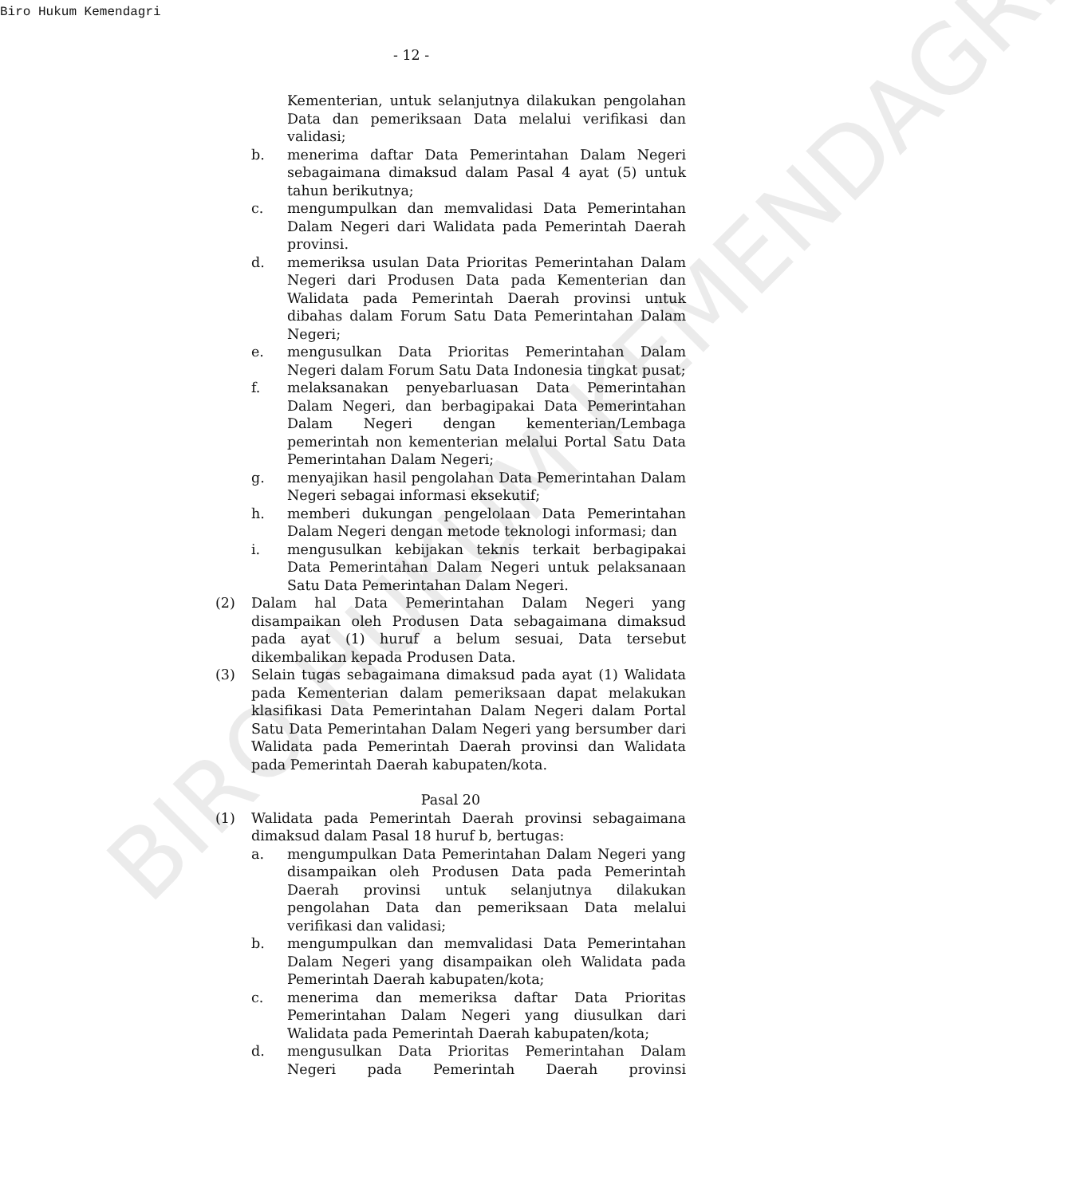Biro Hukum Kemendagri
- 12 -
BIRO HUKUM KEMENDAGRI
Kementerian, untuk selanjutnya dilakukan pengolahan Data dan pemeriksaan Data melalui verifikasi dan validasi;
b. menerima daftar Data Pemerintahan Dalam Negeri sebagaimana dimaksud dalam Pasal 4 ayat (5) untuk tahun berikutnya;
c. mengumpulkan dan memvalidasi Data Pemerintahan Dalam Negeri dari Walidata pada Pemerintah Daerah provinsi.
d. memeriksa usulan Data Prioritas Pemerintahan Dalam Negeri dari Produsen Data pada Kementerian dan Walidata pada Pemerintah Daerah provinsi untuk dibahas dalam Forum Satu Data Pemerintahan Dalam Negeri;
e. mengusulkan Data Prioritas Pemerintahan Dalam Negeri dalam Forum Satu Data Indonesia tingkat pusat;
f. melaksanakan penyebarluasan Data Pemerintahan Dalam Negeri, dan berbagipakai Data Pemerintahan Dalam Negeri dengan kementerian/Lembaga pemerintah non kementerian melalui Portal Satu Data Pemerintahan Dalam Negeri;
g. menyajikan hasil pengolahan Data Pemerintahan Dalam Negeri sebagai informasi eksekutif;
h. memberi dukungan pengelolaan Data Pemerintahan Dalam Negeri dengan metode teknologi informasi; dan
i. mengusulkan kebijakan teknis terkait berbagipakai Data Pemerintahan Dalam Negeri untuk pelaksanaan Satu Data Pemerintahan Dalam Negeri.
(2) Dalam hal Data Pemerintahan Dalam Negeri yang disampaikan oleh Produsen Data sebagaimana dimaksud pada ayat (1) huruf a belum sesuai, Data tersebut dikembalikan kepada Produsen Data.
(3) Selain tugas sebagaimana dimaksud pada ayat (1) Walidata pada Kementerian dalam pemeriksaan dapat melakukan klasifikasi Data Pemerintahan Dalam Negeri dalam Portal Satu Data Pemerintahan Dalam Negeri yang bersumber dari Walidata pada Pemerintah Daerah provinsi dan Walidata pada Pemerintah Daerah kabupaten/kota.
Pasal 20
(1) Walidata pada Pemerintah Daerah provinsi sebagaimana dimaksud dalam Pasal 18 huruf b, bertugas:
a. mengumpulkan Data Pemerintahan Dalam Negeri yang disampaikan oleh Produsen Data pada Pemerintah Daerah provinsi untuk selanjutnya dilakukan pengolahan Data dan pemeriksaan Data melalui verifikasi dan validasi;
b. mengumpulkan dan memvalidasi Data Pemerintahan Dalam Negeri yang disampaikan oleh Walidata pada Pemerintah Daerah kabupaten/kota;
c. menerima dan memeriksa daftar Data Prioritas Pemerintahan Dalam Negeri yang diusulkan dari Walidata pada Pemerintah Daerah kabupaten/kota;
d. mengusulkan Data Prioritas Pemerintahan Dalam Negeri pada Pemerintah Daerah provinsi